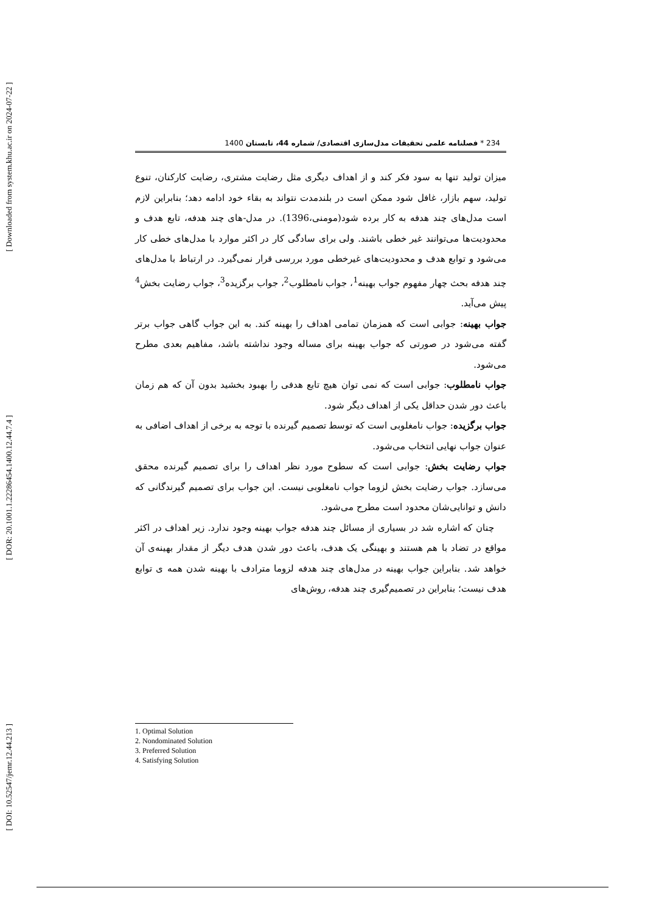[ Downloaded from system.khu.ac.ir on 2024-07-22 ]
[ DOR: 20.1001.1.22286454.1400.12.44.7.4 ]
[ DOI: 10.52547/jemr.12.44.213 ]
234 * فصلنامه علمی تحقیقات مدل‌سازی اقتصادی/ شماره 44، تابستان 1400
میزان تولید تنها به سود فکر کند و از اهداف دیگری مثل رضایت مشتری، رضایت کارکنان، تنوع تولید، سهم بازار، غافل شود ممکن است در بلندمدت نتواند به بقاء خود ادامه دهد؛ بنابراین لازم است مدل‌های چند هدفه به کار برده شود(مومنی،1396). در مدل-های چند هدفه، تابع هدف و محدودیت‌ها می‌توانند غیر خطی باشند. ولی برای سادگی کار در اکثر موارد با مدل‌های خطی کار می‌شود و توابع هدف و محدودیت‌های غیرخطی مورد بررسی قرار نمی‌گیرد. در ارتباط با مدل‌های چند هدفه بحث چهار مفهوم جواب بهینه<sup>1</sup>، جواب نامطلوب<sup>2</sup>، جواب برگزیده<sup>3</sup>، جواب رضایت بخش<sup>4</sup> پیش می‌آید.
جواب بهینه: جوابی است که همزمان تمامی اهداف را بهینه کند. به این جواب گاهی جواب برتر گفته می‌شود در صورتی که جواب بهینه برای مساله وجود نداشته باشد، مفاهیم بعدی مطرح می‌شود.
جواب نامطلوب: جوابی است که نمی توان هیچ تابع هدفی را بهبود بخشید بدون آن که هم زمان باعث دور شدن حداقل یکی از اهداف دیگر شود.
جواب برگزیده: جواب نامغلوبی است که توسط تصمیم گیرنده با توجه به برخی از اهداف اضافی به عنوان جواب نهایی انتخاب می‌شود.
جواب رضایت بخش: جوابی است که سطوح مورد نظر اهداف را برای تصمیم گیرنده محقق می‌سازد. جواب رضایت بخش لزوما جواب نامغلوبی نیست. این جواب برای تصمیم گیرندگانی که دانش و توانایی‌شان محدود است مطرح می‌شود.
چنان که اشاره شد در بسیاری از مسائل چند هدفه جواب بهینه وجود ندارد. زیر اهداف در اکثر مواقع در تضاد با هم هستند و بهینگی یک هدف، باعث دور شدن هدف دیگر از مقدار بهینه‌ی آن خواهد شد. بنابراین جواب بهینه در مدل‌های چند هدفه لزوما مترادف با بهینه شدن همه ی توابع هدف نیست؛ بنابراین در تصمیم‌گیری چند هدفه، روش‌های
1. Optimal Solution
2. Nondominated Solution
3. Preferred Solution
4. Satisfying Solution